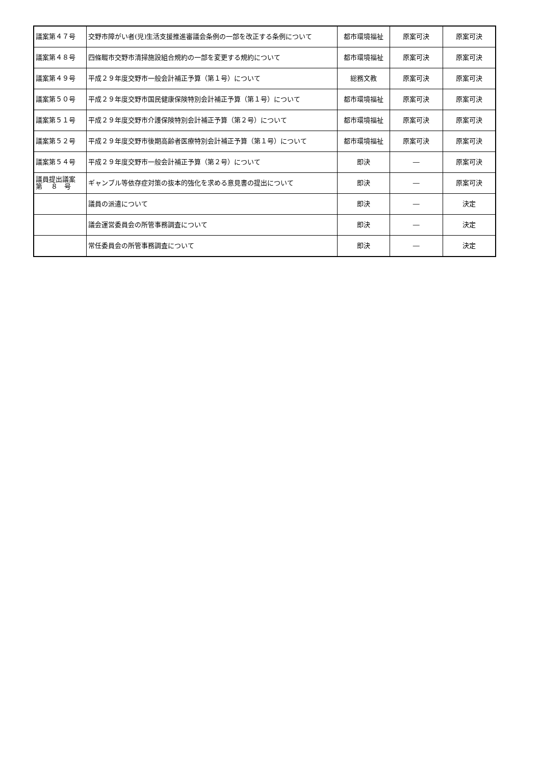| 議案第４７号 | 交野市障がい者(児)生活支援推進審議会条例の一部を改正する条例について | 都市環境福祉 | 原案可決 | 原案可決 |
| 議案第４８号 | 四條畷市交野市清掃施設組合規約の一部を変更する規約について | 都市環境福祉 | 原案可決 | 原案可決 |
| 議案第４９号 | 平成２９年度交野市一般会計補正予算（第１号）について | 総務文教 | 原案可決 | 原案可決 |
| 議案第５０号 | 平成２９年度交野市国民健康保険特別会計補正予算（第１号）について | 都市環境福祉 | 原案可決 | 原案可決 |
| 議案第５１号 | 平成２９年度交野市介護保険特別会計補正予算（第２号）について | 都市環境福祉 | 原案可決 | 原案可決 |
| 議案第５２号 | 平成２９年度交野市後期高齢者医療特別会計補正予算（第１号）について | 都市環境福祉 | 原案可決 | 原案可決 |
| 議案第５４号 | 平成２９年度交野市一般会計補正予算（第２号）について | 即決 | ― | 原案可決 |
| 議員提出議案 第 ８ 号 | ギャンブル等依存症対策の抜本的強化を求める意見書の提出について | 即決 | ― | 原案可決 |
| | 議員の派遣について | 即決 | ― | 決定 |
| | 議会運営委員会の所管事務調査について | 即決 | ― | 決定 |
| | 常任委員会の所管事務調査について | 即決 | ― | 決定 |